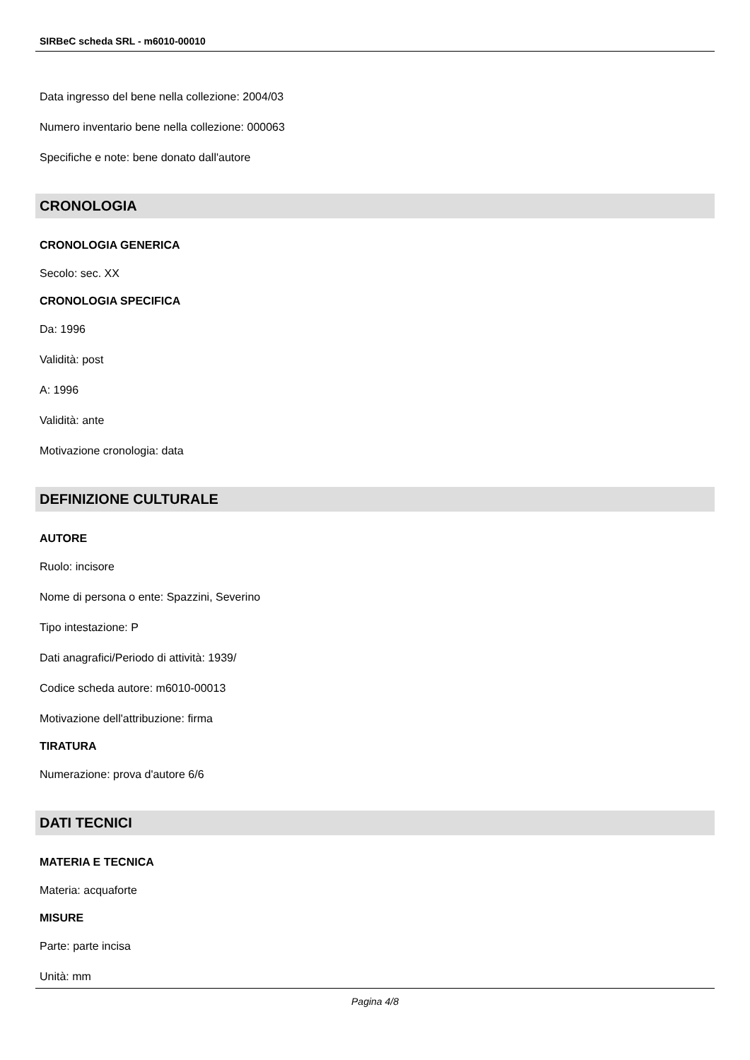SIRBeC scheda SRL - m6010-00010
Data ingresso del bene nella collezione: 2004/03
Numero inventario bene nella collezione: 000063
Specifiche e note: bene donato dall'autore
CRONOLOGIA
CRONOLOGIA GENERICA
Secolo: sec. XX
CRONOLOGIA SPECIFICA
Da: 1996
Validità: post
A: 1996
Validità: ante
Motivazione cronologia: data
DEFINIZIONE CULTURALE
AUTORE
Ruolo: incisore
Nome di persona o ente: Spazzini, Severino
Tipo intestazione: P
Dati anagrafici/Periodo di attività: 1939/
Codice scheda autore: m6010-00013
Motivazione dell'attribuzione: firma
TIRATURA
Numerazione: prova d'autore 6/6
DATI TECNICI
MATERIA E TECNICA
Materia: acquaforte
MISURE
Parte: parte incisa
Unità: mm
Pagina 4/8